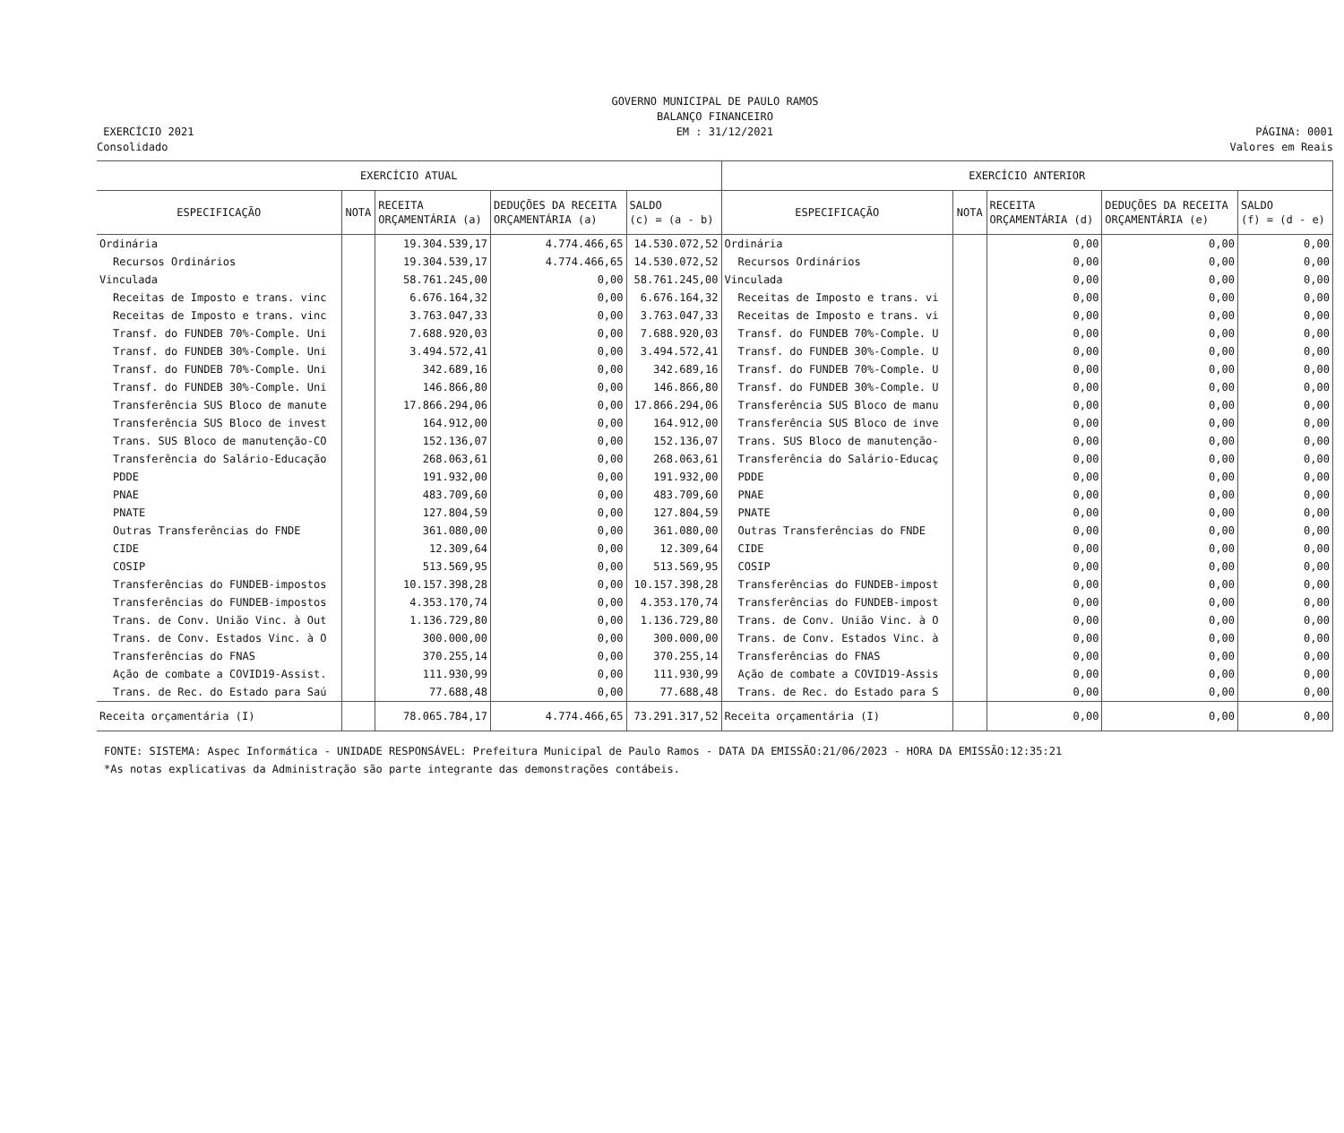GOVERNO MUNICIPAL DE PAULO RAMOS
BALANÇO FINANCEIRO
EXERCÍCIO 2021 EM : 31/12/2021 PÁGINA: 0001
Consolidado Valores em Reais
| EXERCÍCIO ATUAL | | | | | EXERCÍCIO ANTERIOR | | | | |
| --- | --- | --- | --- | --- | --- | --- | --- | --- | --- |
| ESPECIFICAÇÃO | NOTA | RECEITA ORÇAMENTÁRIA (a) | DEDUÇÕES DA RECEITA ORÇAMENTÁRIA (a) | SALDO (c) = (a - b) | ESPECIFICAÇÃO | NOTA | RECEITA ORÇAMENTÁRIA (d) | DEDUÇÕES DA RECEITA ORÇAMENTÁRIA (e) | SALDO (f) = (d - e) |
| Ordinária | | 19.304.539,17 | 4.774.466,65 | 14.530.072,52 | Ordinária | | 0,00 | 0,00 | 0,00 |
| Recursos Ordinários | | 19.304.539,17 | 4.774.466,65 | 14.530.072,52 | Recursos Ordinários | | 0,00 | 0,00 | 0,00 |
| Vinculada | | 58.761.245,00 | 0,00 | 58.761.245,00 | Vinculada | | 0,00 | 0,00 | 0,00 |
| Receitas de Imposto e trans. vinc | | 6.676.164,32 | 0,00 | 6.676.164,32 | Receitas de Imposto e trans. vi | | 0,00 | 0,00 | 0,00 |
| Receitas de Imposto e trans. vinc | | 3.763.047,33 | 0,00 | 3.763.047,33 | Receitas de Imposto e trans. vi | | 0,00 | 0,00 | 0,00 |
| Transf. do FUNDEB 70%-Comple. Uni | | 7.688.920,03 | 0,00 | 7.688.920,03 | Transf. do FUNDEB 70%-Comple. U | | 0,00 | 0,00 | 0,00 |
| Transf. do FUNDEB 30%-Comple. Uni | | 3.494.572,41 | 0,00 | 3.494.572,41 | Transf. do FUNDEB 30%-Comple. U | | 0,00 | 0,00 | 0,00 |
| Transf. do FUNDEB 70%-Comple. Uni | | 342.689,16 | 0,00 | 342.689,16 | Transf. do FUNDEB 70%-Comple. U | | 0,00 | 0,00 | 0,00 |
| Transf. do FUNDEB 30%-Comple. Uni | | 146.866,80 | 0,00 | 146.866,80 | Transf. do FUNDEB 30%-Comple. U | | 0,00 | 0,00 | 0,00 |
| Transferência SUS Bloco de manute | | 17.866.294,06 | 0,00 | 17.866.294,06 | Transferência SUS Bloco de manu | | 0,00 | 0,00 | 0,00 |
| Transferência SUS Bloco de invest | | 164.912,00 | 0,00 | 164.912,00 | Transferência SUS Bloco de inve | | 0,00 | 0,00 | 0,00 |
| Trans. SUS Bloco de manutenção-CO | | 152.136,07 | 0,00 | 152.136,07 | Trans. SUS Bloco de manutenção- | | 0,00 | 0,00 | 0,00 |
| Transferência do Salário-Educação | | 268.063,61 | 0,00 | 268.063,61 | Transferência do Salário-Educaç | | 0,00 | 0,00 | 0,00 |
| PDDE | | 191.932,00 | 0,00 | 191.932,00 | PDDE | | 0,00 | 0,00 | 0,00 |
| PNAE | | 483.709,60 | 0,00 | 483.709,60 | PNAE | | 0,00 | 0,00 | 0,00 |
| PNATE | | 127.804,59 | 0,00 | 127.804,59 | PNATE | | 0,00 | 0,00 | 0,00 |
| Outras Transferências do FNDE | | 361.080,00 | 0,00 | 361.080,00 | Outras Transferências do FNDE | | 0,00 | 0,00 | 0,00 |
| CIDE | | 12.309,64 | 0,00 | 12.309,64 | CIDE | | 0,00 | 0,00 | 0,00 |
| COSIP | | 513.569,95 | 0,00 | 513.569,95 | COSIP | | 0,00 | 0,00 | 0,00 |
| Transferências do FUNDEB-impostos | | 10.157.398,28 | 0,00 | 10.157.398,28 | Transferências do FUNDEB-impost | | 0,00 | 0,00 | 0,00 |
| Transferências do FUNDEB-impostos | | 4.353.170,74 | 0,00 | 4.353.170,74 | Transferências do FUNDEB-impost | | 0,00 | 0,00 | 0,00 |
| Trans. de Conv. União Vinc. à Out | | 1.136.729,80 | 0,00 | 1.136.729,80 | Trans. de Conv. União Vinc. à O | | 0,00 | 0,00 | 0,00 |
| Trans. de Conv. Estados Vinc. à O | | 300.000,00 | 0,00 | 300.000,00 | Trans. de Conv. Estados Vinc. à | | 0,00 | 0,00 | 0,00 |
| Transferências do FNAS | | 370.255,14 | 0,00 | 370.255,14 | Transferências do FNAS | | 0,00 | 0,00 | 0,00 |
| Ação de combate a COVID19-Assist. | | 111.930,99 | 0,00 | 111.930,99 | Ação de combate a COVID19-Assis | | 0,00 | 0,00 | 0,00 |
| Trans. de Rec. do Estado para Saú | | 77.688,48 | 0,00 | 77.688,48 | Trans. de Rec. do Estado para S | | 0,00 | 0,00 | 0,00 |
| Receita orçamentária (I) | | 78.065.784,17 | 4.774.466,65 | 73.291.317,52 | Receita orçamentária (I) | | 0,00 | 0,00 | 0,00 |
FONTE: SISTEMA: Aspec Informática - UNIDADE RESPONSÁVEL: Prefeitura Municipal de Paulo Ramos - DATA DA EMISSÃO:21/06/2023 - HORA DA EMISSÃO:12:35:21
*As notas explicativas da Administração são parte integrante das demonstrações contábeis.